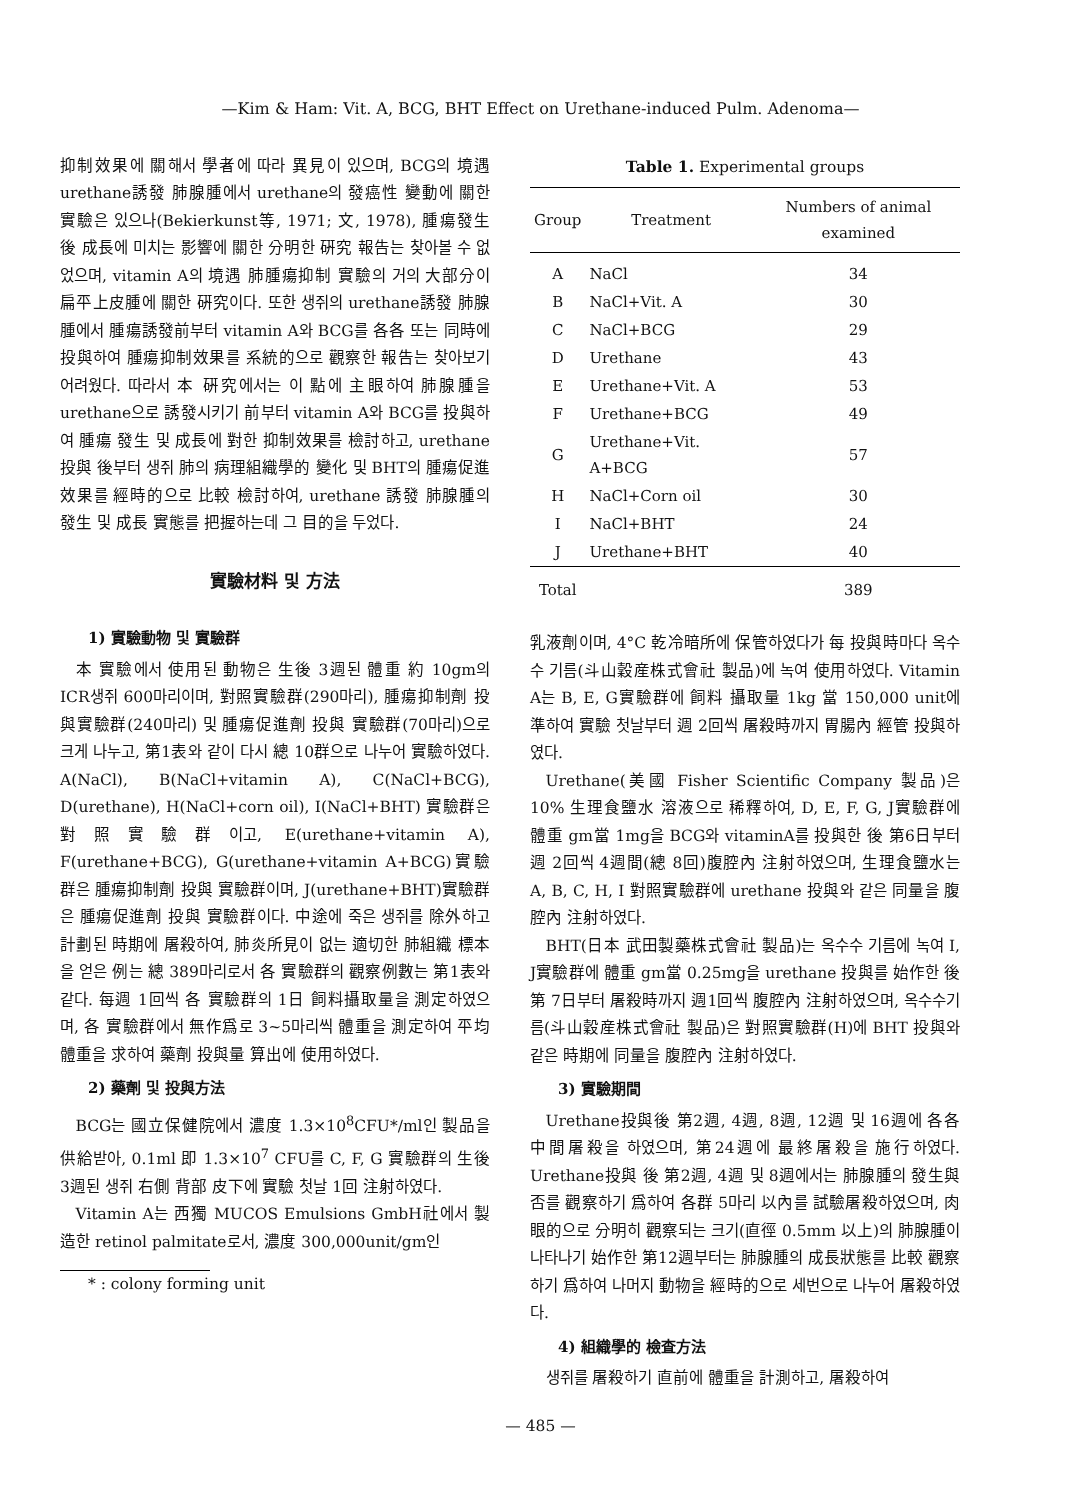—Kim & Ham: Vit. A, BCG, BHT Effect on Urethane-induced Pulm. Adenoma—
抑制效果에 關해서 學者에 따라 異見이 있으며, BCG의 境遇 urethane誘發 肺腺腫에서 urethane의 發癌性 變動에 關한 實驗은 있으나(Bekierkunst等, 1971; 文, 1978), 腫瘍發生 後 成長에 미치는 影響에 關한 分明한 硏究 報告는 찾아볼 수 없었으며, vitamin A의 境遇 肺腫瘍抑制 實驗의 거의 大部分이 扁平上皮腫에 關한 硏究이다. 또한 생쥐의 urethane誘發 肺腺腫에서 腫瘍誘發前부터 vitamin A와 BCG를 各各 또는 同時에 投與하여 腫瘍抑制效果를 系統的으로 觀察한 報告는 찾아보기 어려웠다. 따라서 本 硏究에서는 이 點에 主眼하여 肺腺腫을 urethane으로 誘發시키기 前부터 vitamin A와 BCG를 投與하여 腫瘍 發生 및 成長에 對한 抑制效果를 檢討하고, urethane 投與 後부터 생쥐 肺의 病理組織學的 變化 및 BHT의 腫瘍促進效果를 經時的으로 比較 檢討하여, urethane 誘發 肺腺腫의 發生 및 成長 實態를 把握하는데 그 目的을 두었다.
實驗材料 및 方法
1) 實驗動物 및 實驗群
本 實驗에서 使用된 動物은 生後 3週된 體重 約 10gm의 ICR생쥐 600마리이며, 對照實驗群(290마리), 腫瘍抑制劑 投與實驗群(240마리) 및 腫瘍促進劑 投與 實驗群(70마리)으로 크게 나누고, 第1表와 같이 다시 總 10群으로 나누어 實驗하였다. A(NaCl), B(NaCl+vitamin A), C(NaCl+BCG), D(urethane), H(NaCl+corn oil), I(NaCl+BHT) 實驗群은 對照實驗群이고, E(urethane+vitamin A), F(urethane+BCG), G(urethane+vitamin A+BCG)實驗群은 腫瘍抑制劑 投與 實驗群이며, J(urethane+BHT)實驗群은 腫瘍促進劑 投與 實驗群이다. 中途에 죽은 생쥐를 除外하고 計劃된 時期에 屠殺하여, 肺炎所見이 없는 適切한 肺組織 標本을 얻은 例는 總 389마리로서 各 實驗群의 觀察例數는 第1表와 같다. 每週 1回씩 各 實驗群의 1日 飼料攝取量을 測定하였으며, 各 實驗群에서 無作爲로 3~5마리씩 體重을 測定하여 平均體重을 求하여 藥劑 投與量 算出에 使用하였다.
2) 藥劑 및 投與方法
BCG는 國立保健院에서 濃度 1.3×10<sup>8</sup>CFU*/ml인 製品을 供給받아, 0.1ml 即 1.3×10<sup>7</sup> CFU를 C, F, G 實驗群의 生後 3週된 생쥐 右側 背部 皮下에 實驗 첫날 1回 注射하였다.
Vitamin A는 西獨 MUCOS Emulsions GmbH社에서 製造한 retinol palmitate로서, 濃度 300,000unit/gm인
* : colony forming unit
Table 1. Experimental groups
| Group | Treatment | Numbers of animal examined |
| --- | --- | --- |
| A | NaCl | 34 |
| B | NaCl+Vit. A | 30 |
| C | NaCl+BCG | 29 |
| D | Urethane | 43 |
| E | Urethane+Vit. A | 53 |
| F | Urethane+BCG | 49 |
| G | Urethane+Vit. A+BCG | 57 |
| H | NaCl+Corn oil | 30 |
| I | NaCl+BHT | 24 |
| J | Urethane+BHT | 40 |
| Total | | 389 |
乳液劑이며, 4°C 乾冷暗所에 保管하였다가 每 投與時마다 옥수수 기름(斗山穀産株式會社 製品)에 녹여 使用하였다. Vitamin A는 B, E, G實驗群에 飼料 攝取量 1kg 當 150,000 unit에 準하여 實驗 첫날부터 週 2回씩 屠殺時까지 胃腸內 經管 投與하였다.
Urethane(美國 Fisher Scientific Company 製品)은 10% 生理食鹽水 溶液으로 稀釋하여, D, E, F, G, J實驗群에 體重 gm當 1mg을 BCG와 vitaminA를 投與한 後 第6日부터 週 2回씩 4週間(總 8回)腹腔內 注射하였으며, 生理食鹽水는 A, B, C, H, I 對照實驗群에 urethane 投與와 같은 同量을 腹腔內 注射하였다.
BHT(日本 武田製藥株式會社 製品)는 옥수수 기름에 녹여 I, J實驗群에 體重 gm當 0.25mg을 urethane 投與를 始作한 後 第 7日부터 屠殺時까지 週1回씩 腹腔內 注射하였으며, 옥수수기름(斗山穀産株式會社 製品)은 對照實驗群(H)에 BHT 投與와 같은 時期에 同量을 腹腔內 注射하였다.
3) 實驗期間
Urethane投與後 第2週, 4週, 8週, 12週 및 16週에 各各 中間屠殺을 하였으며, 第24週에 最終屠殺을 施行하였다. Urethane投與 後 第2週, 4週 및 8週에서는 肺腺腫의 發生與否를 觀察하기 爲하여 各群 5마리 以內를 試驗屠殺하였으며, 肉眼的으로 分明히 觀察되는 크기(直徑 0.5mm 以上)의 肺腺腫이 나타나기 始作한 第12週부터는 肺腺腫의 成長狀態를 比較 觀察하기 爲하여 나머지 動物을 經時的으로 세번으로 나누어 屠殺하였다.
4) 組織學的 檢査方法
생쥐를 屠殺하기 直前에 體重을 計測하고, 屠殺하여
— 485 —